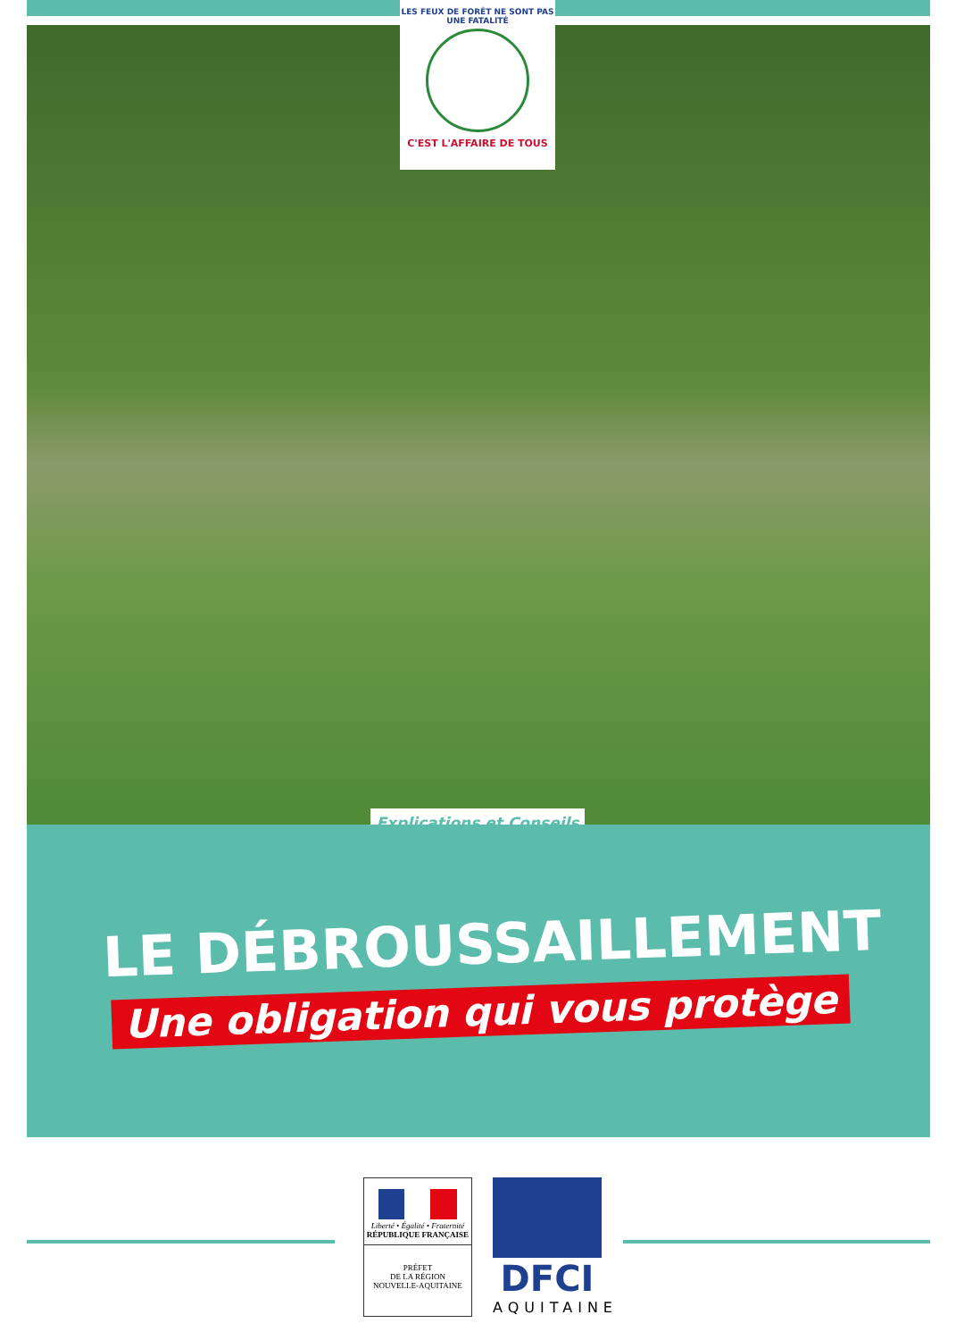LES FEUX DE FORÊT NE SONT PAS UNE FATALITÉ
C'EST L'AFFAIRE DE TOUS
Explications et Conseils
LE DÉBROUSSAILLEMENT
Une obligation qui vous protège
Liberté • Égalité • Fraternité
RÉPUBLIQUE FRANÇAISE
PRÉFET
DE LA RÉGION
NOUVELLE-AQUITAINE
DFCI
AQUITAINE